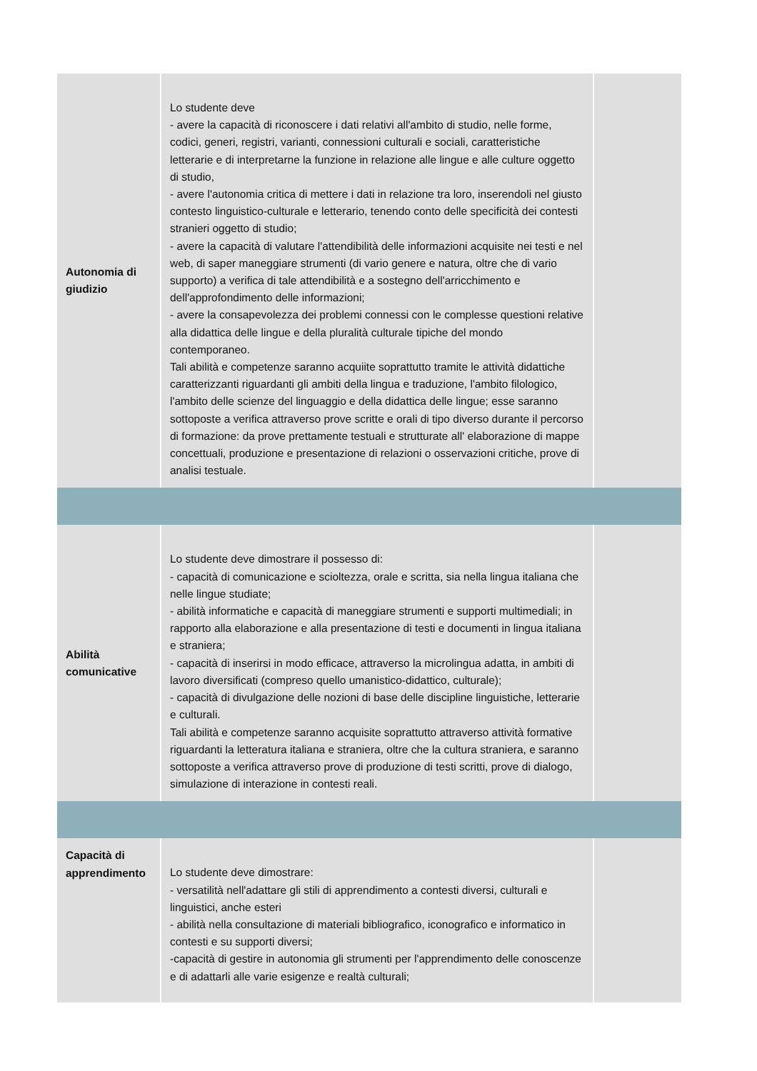| Autonomia di giudizio | Lo studente deve - avere la capacità di riconoscere i dati relativi all'ambito di studio, nelle forme, codici, generi, registri, varianti, connessioni culturali e sociali, caratteristiche letterarie e di interpretarne la funzione in relazione alle lingue e alle culture oggetto di studio, - avere l'autonomia critica di mettere i dati in relazione tra loro, inserendoli nel giusto contesto linguistico-culturale e letterario, tenendo conto delle specificità dei contesti stranieri oggetto di studio; - avere la capacità di valutare l'attendibilità delle informazioni acquisite nei testi e nel web, di saper maneggiare strumenti (di vario genere e natura, oltre che di vario supporto) a verifica di tale attendibilità e a sostegno dell'arricchimento e dell'approfondimento delle informazioni; - avere la consapevolezza dei problemi connessi con le complesse questioni relative alla didattica delle lingue e della pluralità culturale tipiche del mondo contemporaneo. Tali abilità e competenze saranno acquiite soprattutto tramite le attività didattiche caratterizzanti riguardanti gli ambiti della lingua e traduzione, l'ambito filologico, l'ambito delle scienze del linguaggio e della didattica delle lingue; esse saranno sottoposte a verifica attraverso prove scritte e orali di tipo diverso durante il percorso di formazione: da prove prettamente testuali e strutturate all' elaborazione di mappe concettuali, produzione e presentazione di relazioni o osservazioni critiche, prove di analisi testuale. | |
| Abilità comunicative | Lo studente deve dimostrare il possesso di: - capacità di comunicazione e scioltezza, orale e scritta, sia nella lingua italiana che nelle lingue studiate; - abilità informatiche e capacità di maneggiare strumenti e supporti multimediali; in rapporto alla elaborazione e alla presentazione di testi e documenti in lingua italiana e straniera; - capacità di inserirsi in modo efficace, attraverso la microlingua adatta, in ambiti di lavoro diversificati (compreso quello umanistico-didattico, culturale); - capacità di divulgazione delle nozioni di base delle discipline linguistiche, letterarie e culturali. Tali abilità e competenze saranno acquisite soprattutto attraverso attività formative riguardanti la letteratura italiana e straniera, oltre che la cultura straniera, e saranno sottoposte a verifica attraverso prove di produzione di testi scritti, prove di dialogo, simulazione di interazione in contesti reali. | |
| Capacità di apprendimento | Lo studente deve dimostrare: - versatilità nell'adattare gli stili di apprendimento a contesti diversi, culturali e linguistici, anche esteri - abilità nella consultazione di materiali bibliografico, iconografico e informatico in contesti e su supporti diversi; -capacità di gestire in autonomia gli strumenti per l'apprendimento delle conoscenze e di adattarli alle varie esigenze e realtà culturali; | |